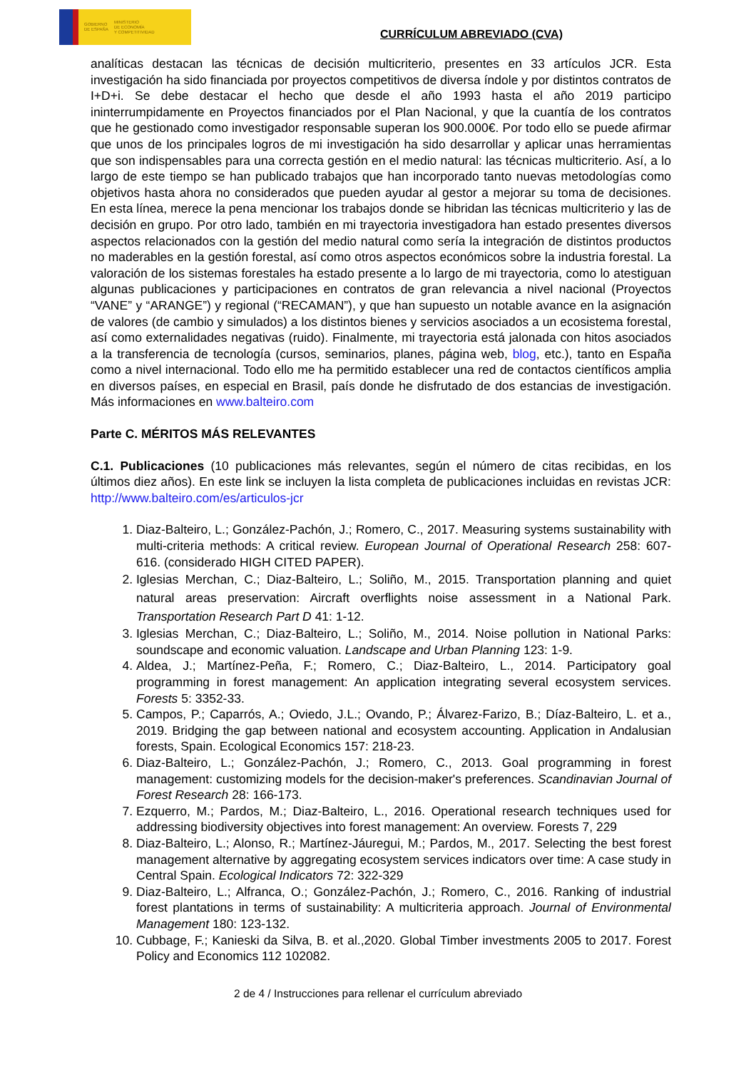GOBIERNO
DE ESPAÑA MINISTERIO
DE ECONOMÍA
Y COMPETITIVIDAD
CURRÍCULUM ABREVIADO (CVA)
analíticas destacan las técnicas de decisión multicriterio, presentes en 33 artículos JCR. Esta investigación ha sido financiada por proyectos competitivos de diversa índole y por distintos contratos de I+D+i. Se debe destacar el hecho que desde el año 1993 hasta el año 2019 participo ininterrumpidamente en Proyectos financiados por el Plan Nacional, y que la cuantía de los contratos que he gestionado como investigador responsable superan los 900.000€. Por todo ello se puede afirmar que unos de los principales logros de mi investigación ha sido desarrollar y aplicar unas herramientas que son indispensables para una correcta gestión en el medio natural: las técnicas multicriterio. Así, a lo largo de este tiempo se han publicado trabajos que han incorporado tanto nuevas metodologías como objetivos hasta ahora no considerados que pueden ayudar al gestor a mejorar su toma de decisiones. En esta línea, merece la pena mencionar los trabajos donde se hibridan las técnicas multicriterio y las de decisión en grupo. Por otro lado, también en mi trayectoria investigadora han estado presentes diversos aspectos relacionados con la gestión del medio natural como sería la integración de distintos productos no maderables en la gestión forestal, así como otros aspectos económicos sobre la industria forestal. La valoración de los sistemas forestales ha estado presente a lo largo de mi trayectoria, como lo atestiguan algunas publicaciones y participaciones en contratos de gran relevancia a nivel nacional (Proyectos “VANE” y “ARANGE”) y regional (“RECAMAN”), y que han supuesto un notable avance en la asignación de valores (de cambio y simulados) a los distintos bienes y servicios asociados a un ecosistema forestal, así como externalidades negativas (ruido). Finalmente, mi trayectoria está jalonada con hitos asociados a la transferencia de tecnología (cursos, seminarios, planes, página web, blog, etc.), tanto en España como a nivel internacional. Todo ello me ha permitido establecer una red de contactos científicos amplia en diversos países, en especial en Brasil, país donde he disfrutado de dos estancias de investigación. Más informaciones en www.balteiro.com
Parte C. MÉRITOS MÁS RELEVANTES
C.1. Publicaciones (10 publicaciones más relevantes, según el número de citas recibidas, en los últimos diez años). En este link se incluyen la lista completa de publicaciones incluidas en revistas JCR: http://www.balteiro.com/es/articulos-jcr
1. Diaz-Balteiro, L.; González-Pachón, J.; Romero, C., 2017. Measuring systems sustainability with multi-criteria methods: A critical review. European Journal of Operational Research 258: 607-616. (considerado HIGH CITED PAPER).
2. Iglesias Merchan, C.; Diaz-Balteiro, L.; Soliño, M., 2015. Transportation planning and quiet natural areas preservation: Aircraft overflights noise assessment in a National Park. Transportation Research Part D 41: 1-12.
3. Iglesias Merchan, C.; Diaz-Balteiro, L.; Soliño, M., 2014. Noise pollution in National Parks: soundscape and economic valuation. Landscape and Urban Planning 123: 1-9.
4. Aldea, J.; Martínez-Peña, F.; Romero, C.; Diaz-Balteiro, L., 2014. Participatory goal programming in forest management: An application integrating several ecosystem services. Forests 5: 3352-33.
5. Campos, P.; Caparrós, A.; Oviedo, J.L.; Ovando, P.; Álvarez-Farizo, B.; Díaz-Balteiro, L. et a., 2019. Bridging the gap between national and ecosystem accounting. Application in Andalusian forests, Spain. Ecological Economics 157: 218-23.
6. Diaz-Balteiro, L.; González-Pachón, J.; Romero, C., 2013. Goal programming in forest management: customizing models for the decision-maker's preferences. Scandinavian Journal of Forest Research 28: 166-173.
7. Ezquerro, M.; Pardos, M.; Diaz-Balteiro, L., 2016. Operational research techniques used for addressing biodiversity objectives into forest management: An overview. Forests 7, 229
8. Diaz-Balteiro, L.; Alonso, R.; Martínez-Jáuregui, M.; Pardos, M., 2017. Selecting the best forest management alternative by aggregating ecosystem services indicators over time: A case study in Central Spain. Ecological Indicators 72: 322-329
9. Diaz-Balteiro, L.; Alfranca, O.; González-Pachón, J.; Romero, C., 2016. Ranking of industrial forest plantations in terms of sustainability: A multicriteria approach. Journal of Environmental Management 180: 123-132.
10. Cubbage, F.; Kanieski da Silva, B. et al.,2020. Global Timber investments 2005 to 2017. Forest Policy and Economics 112 102082.
2 de 4 / Instrucciones para rellenar el currículum abreviado